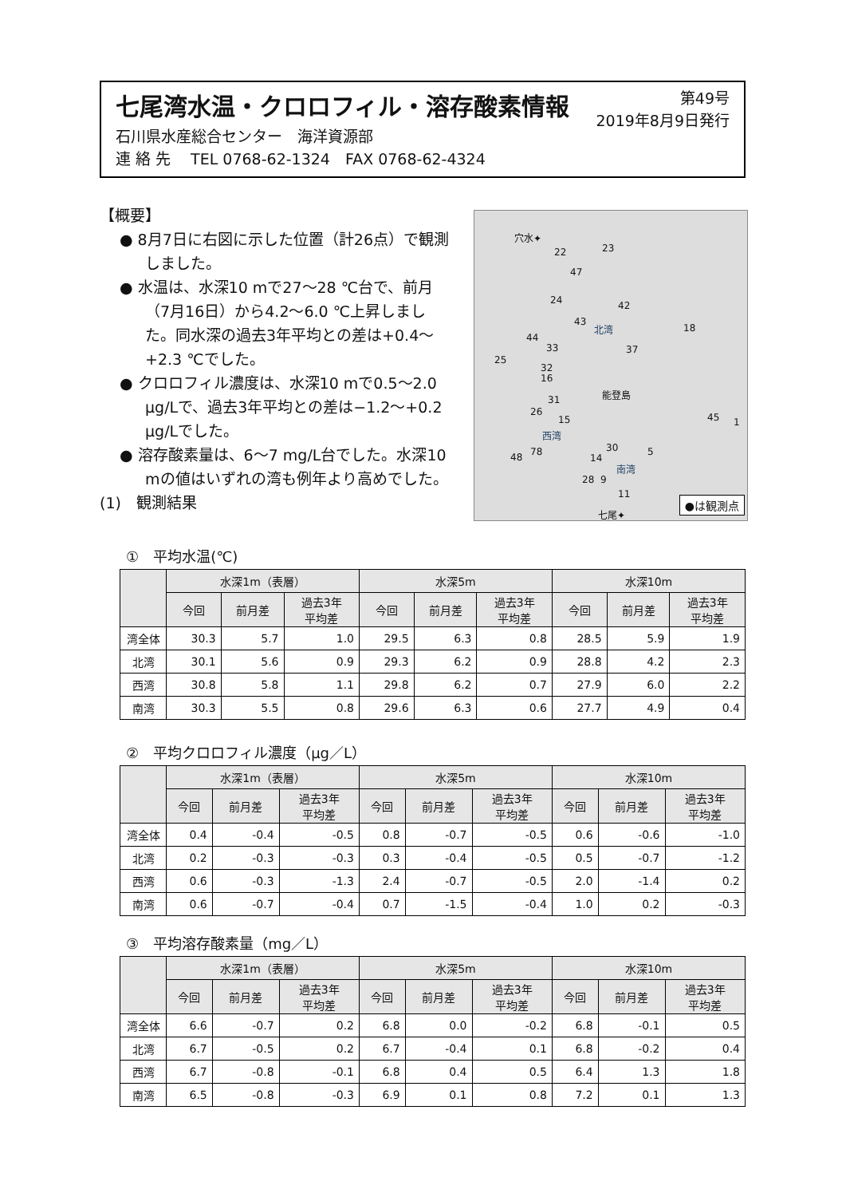第49号
2019年8月9日発行
七尾湾水温・クロロフィル・溶存酸素情報
石川県水産総合センター　海洋資源部
連 絡 先　 TEL 0768-62-1324　FAX 0768-62-4324
【概要】
● 8月7日に右図に示した位置（計26点）で観測しました。
● 水温は、水深10 mで27～28 ℃台で、前月（7月16日）から4.2～6.0 ℃上昇しました。同水深の過去3年平均との差は+0.4～+2.3 ℃でした。
● クロロフィル濃度は、水深10 mで0.5～2.0 μg/Lで、過去3年平均との差は−1.2～+0.2 μg/Lでした。
● 溶存酸素量は、6～7 mg/L台でした。水深10 mの値はいずれの湾も例年より高めでした。
(1)　観測結果
穴水✦
22 23
47
24 42
43
北湾 18
44
33 37
25
32
16
能登島
31
26
15
西湾
45 1
30 5 78 48 14
南湾
28 9
11
七尾✦ ●は観測点
①　平均水温(℃)
| | 水深1m（表層） | | | 水深5m | | | 水深10m | | |
| --- | --- | --- | --- | --- | --- | --- | --- | --- | --- |
| | 今回 | 前月差 | 過去3年 平均差 | 今回 | 前月差 | 過去3年 平均差 | 今回 | 前月差 | 過去3年 平均差 |
| 湾全体 | 30.3 | 5.7 | 1.0 | 29.5 | 6.3 | 0.8 | 28.5 | 5.9 | 1.9 |
| 北湾 | 30.1 | 5.6 | 0.9 | 29.3 | 6.2 | 0.9 | 28.8 | 4.2 | 2.3 |
| 西湾 | 30.8 | 5.8 | 1.1 | 29.8 | 6.2 | 0.7 | 27.9 | 6.0 | 2.2 |
| 南湾 | 30.3 | 5.5 | 0.8 | 29.6 | 6.3 | 0.6 | 27.7 | 4.9 | 0.4 |
②　平均クロロフィル濃度（μg／L）
| | 水深1m（表層） | | | 水深5m | | | 水深10m | | |
| --- | --- | --- | --- | --- | --- | --- | --- | --- | --- |
| | 今回 | 前月差 | 過去3年 平均差 | 今回 | 前月差 | 過去3年 平均差 | 今回 | 前月差 | 過去3年 平均差 |
| 湾全体 | 0.4 | -0.4 | -0.5 | 0.8 | -0.7 | -0.5 | 0.6 | -0.6 | -1.0 |
| 北湾 | 0.2 | -0.3 | -0.3 | 0.3 | -0.4 | -0.5 | 0.5 | -0.7 | -1.2 |
| 西湾 | 0.6 | -0.3 | -1.3 | 2.4 | -0.7 | -0.5 | 2.0 | -1.4 | 0.2 |
| 南湾 | 0.6 | -0.7 | -0.4 | 0.7 | -1.5 | -0.4 | 1.0 | 0.2 | -0.3 |
③　平均溶存酸素量（mg／L）
| | 水深1m（表層） | | | 水深5m | | | 水深10m | | |
| --- | --- | --- | --- | --- | --- | --- | --- | --- | --- |
| | 今回 | 前月差 | 過去3年 平均差 | 今回 | 前月差 | 過去3年 平均差 | 今回 | 前月差 | 過去3年 平均差 |
| 湾全体 | 6.6 | -0.7 | 0.2 | 6.8 | 0.0 | -0.2 | 6.8 | -0.1 | 0.5 |
| 北湾 | 6.7 | -0.5 | 0.2 | 6.7 | -0.4 | 0.1 | 6.8 | -0.2 | 0.4 |
| 西湾 | 6.7 | -0.8 | -0.1 | 6.8 | 0.4 | 0.5 | 6.4 | 1.3 | 1.8 |
| 南湾 | 6.5 | -0.8 | -0.3 | 6.9 | 0.1 | 0.8 | 7.2 | 0.1 | 1.3 |